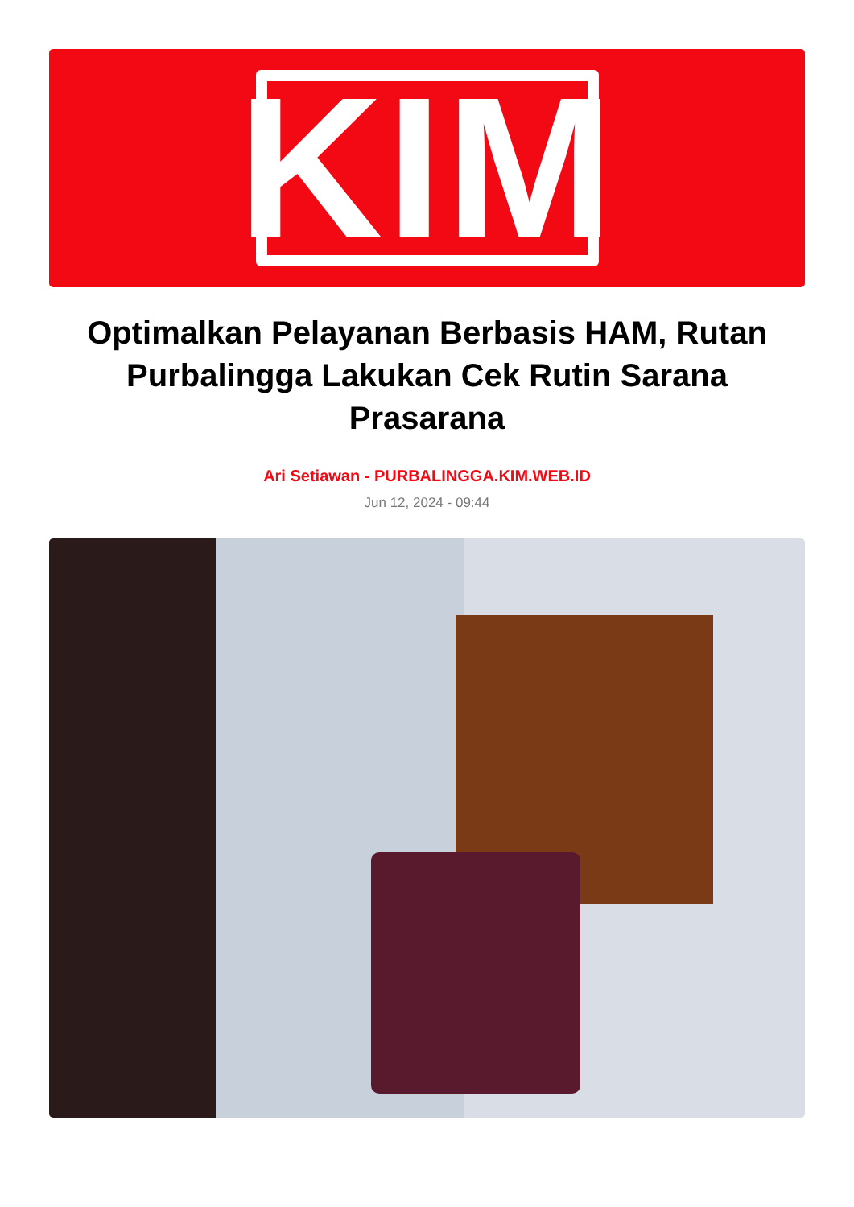KIM
Optimalkan Pelayanan Berbasis HAM, Rutan Purbalingga Lakukan Cek Rutin Sarana Prasarana
Ari Setiawan - PURBALINGGA.KIM.WEB.ID
Jun 12, 2024 - 09:44